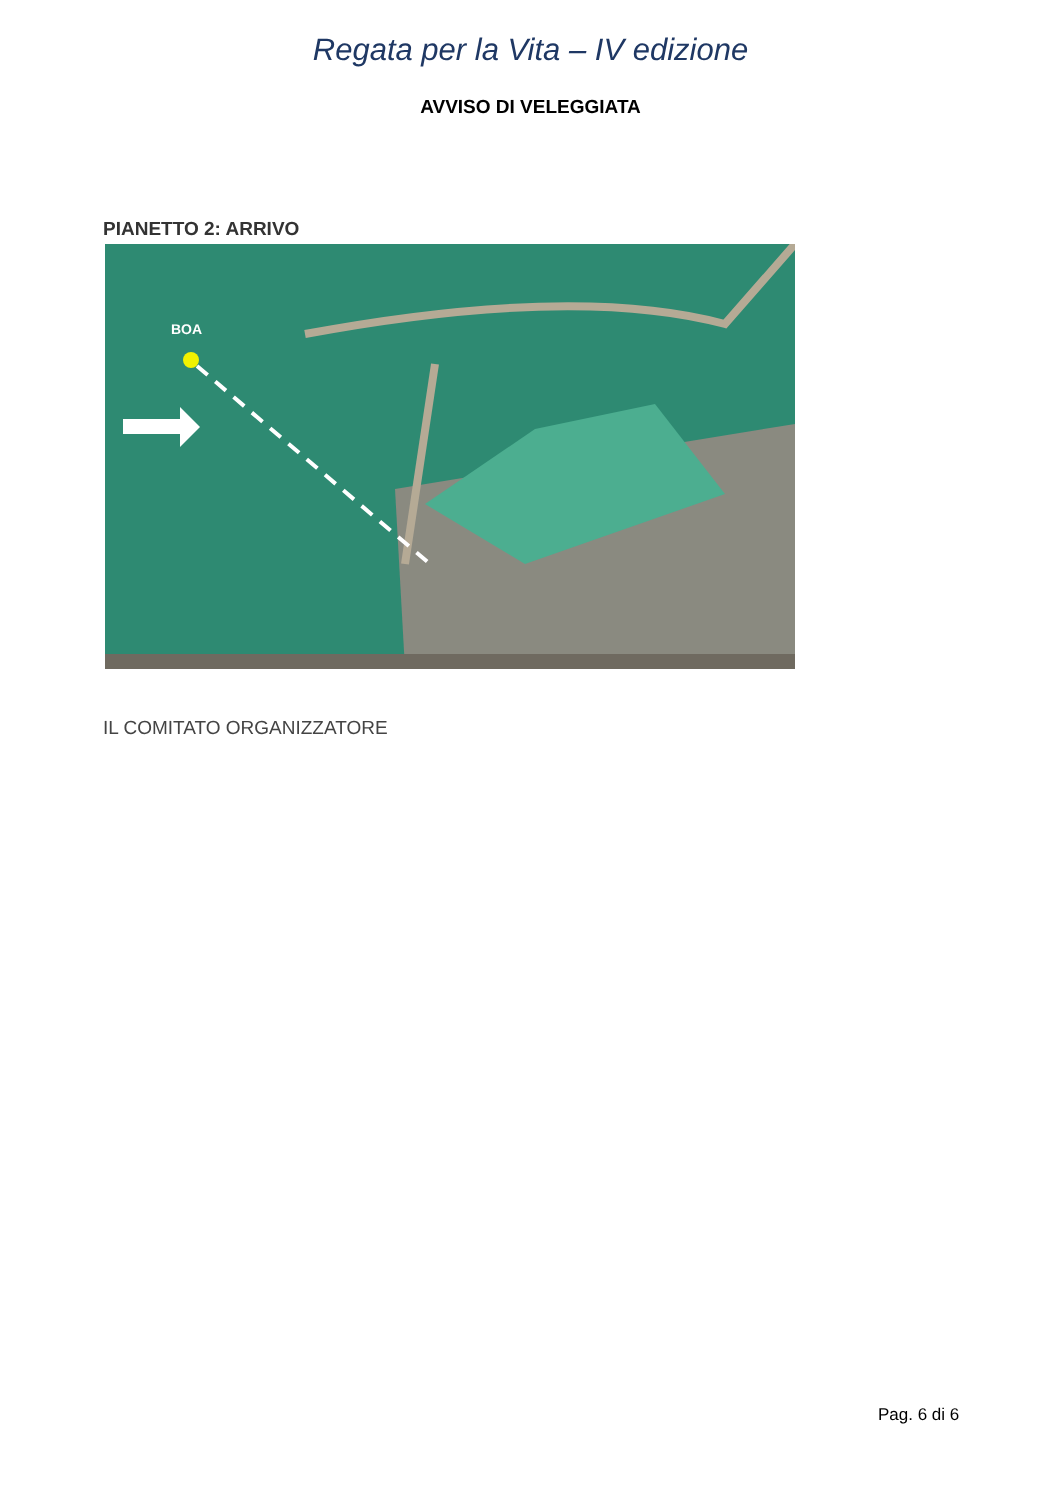Regata per la Vita – IV edizione
AVVISO DI VELEGGIATA
PIANETTO 2: ARRIVO
BOA
IL COMITATO ORGANIZZATORE
Pag. 6 di 6